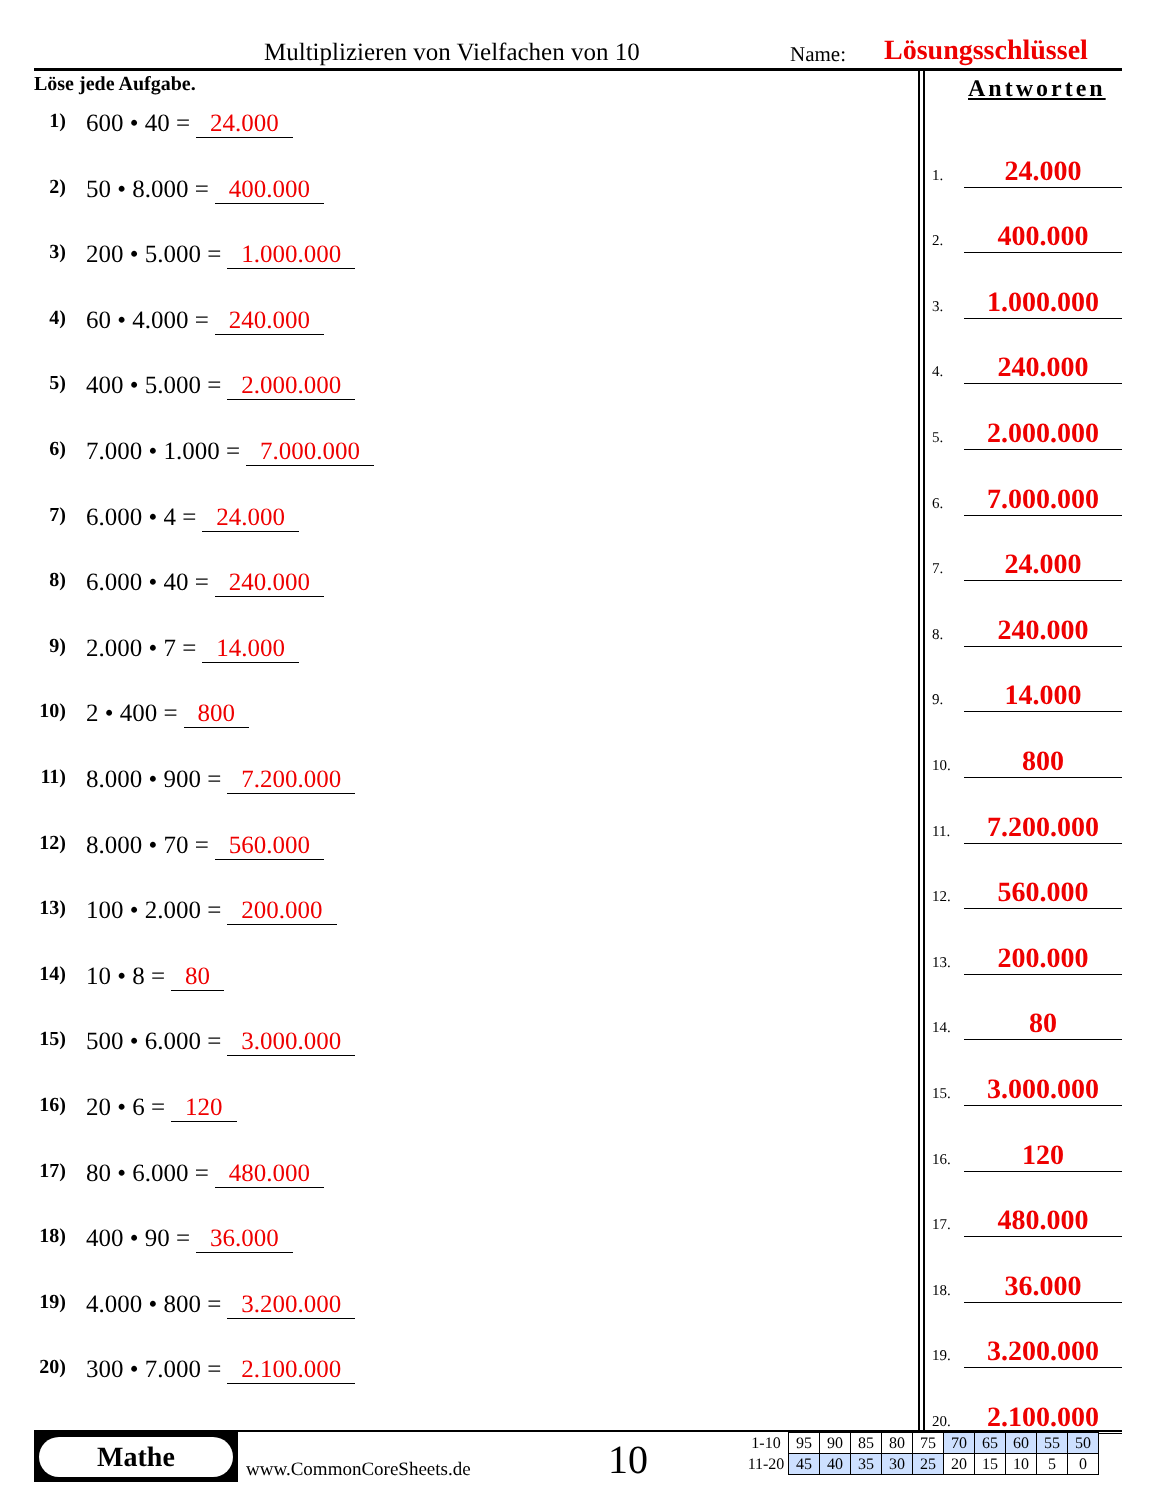Multiplizieren von Vielfachen von 10 Name: Lösungsschlüssel
Löse jede Aufgabe.
1) 600 • 40 = 24.000
2) 50 • 8.000 = 400.000
3) 200 • 5.000 = 1.000.000
4) 60 • 4.000 = 240.000
5) 400 • 5.000 = 2.000.000
6) 7.000 • 1.000 = 7.000.000
7) 6.000 • 4 = 24.000
8) 6.000 • 40 = 240.000
9) 2.000 • 7 = 14.000
10) 2 • 400 = 800
11) 8.000 • 900 = 7.200.000
12) 8.000 • 70 = 560.000
13) 100 • 2.000 = 200.000
14) 10 • 8 = 80
15) 500 • 6.000 = 3.000.000
16) 20 • 6 = 120
17) 80 • 6.000 = 480.000
18) 400 • 90 = 36.000
19) 4.000 • 800 = 3.200.000
20) 300 • 7.000 = 2.100.000
Antworten
1. 24.000
2. 400.000
3. 1.000.000
4. 240.000
5. 2.000.000
6. 7.000.000
7. 24.000
8. 240.000
9. 14.000
10. 800
11. 7.200.000
12. 560.000
13. 200.000
14. 80
15. 3.000.000
16. 120
17. 480.000
18. 36.000
19. 3.200.000
20. 2.100.000
Mathe
www.CommonCoreSheets.de 10
| 1-10 | 95 | 90 | 85 | 80 | 75 | 70 | 65 | 60 | 55 | 50 |
| 11-20 | 45 | 40 | 35 | 30 | 25 | 20 | 15 | 10 | 5 | 0 |